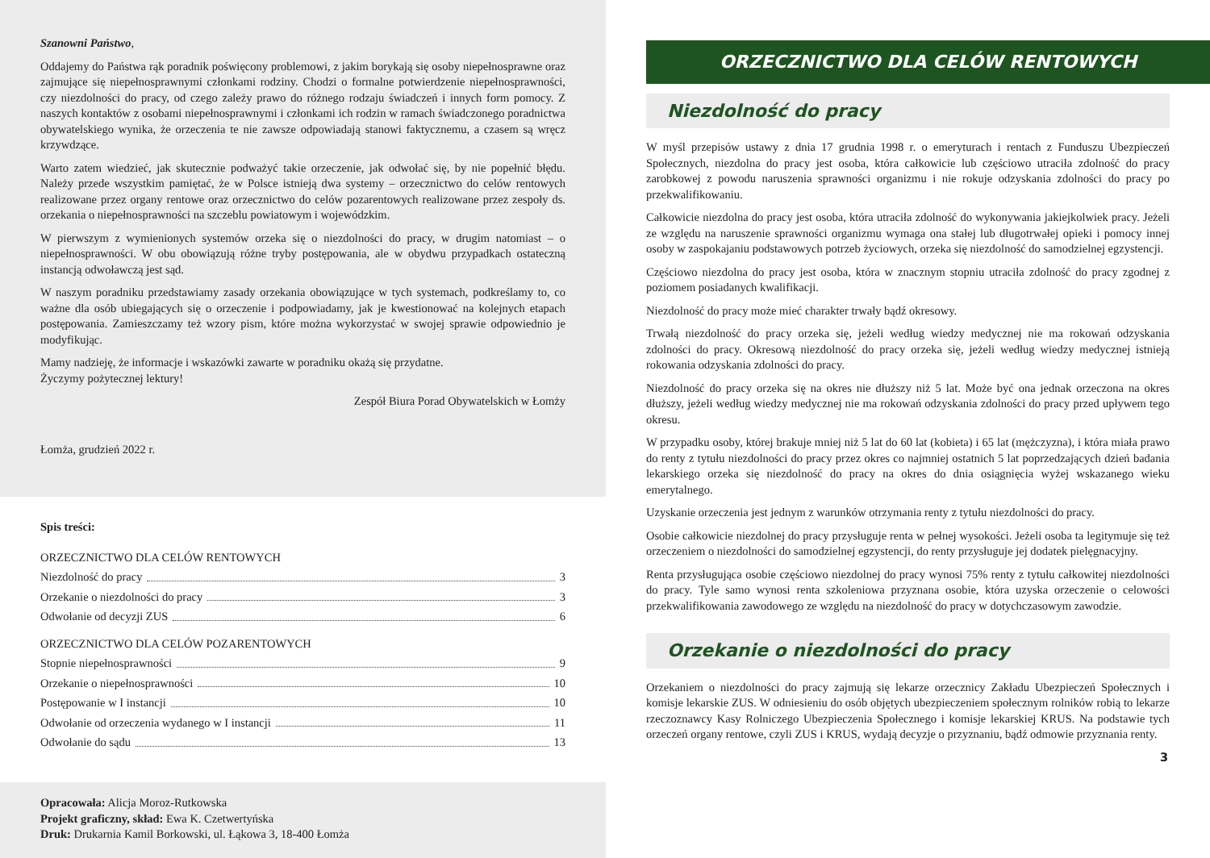Szanowni Państwo,
Oddajemy do Państwa rąk poradnik poświęcony problemowi, z jakim borykają się osoby niepełnosprawne oraz zajmujące się niepełnosprawnymi członkami rodziny. Chodzi o formalne potwierdzenie niepełnosprawności, czy niezdolności do pracy, od czego zależy prawo do różnego rodzaju świadczeń i innych form pomocy. Z naszych kontaktów z osobami niepełnosprawnymi i członkami ich rodzin w ramach świadczonego poradnictwa obywatelskiego wynika, że orzeczenia te nie zawsze odpowiadają stanowi faktycznemu, a czasem są wręcz krzywdzące.
Warto zatem wiedzieć, jak skutecznie podważyć takie orzeczenie, jak odwołać się, by nie popełnić błędu. Należy przede wszystkim pamiętać, że w Polsce istnieją dwa systemy – orzecznictwo do celów rentowych realizowane przez organy rentowe oraz orzecznictwo do celów pozarentowych realizowane przez zespoły ds. orzekania o niepełnosprawności na szczeblu powiatowym i wojewódzkim.
W pierwszym z wymienionych systemów orzeka się o niezdolności do pracy, w drugim natomiast – o niepełnosprawności. W obu obowiązują różne tryby postępowania, ale w obydwu przypadkach ostateczną instancją odwoławczą jest sąd.
W naszym poradniku przedstawiamy zasady orzekania obowiązujące w tych systemach, podkreślamy to, co ważne dla osób ubiegających się o orzeczenie i podpowiadamy, jak je kwestionować na kolejnych etapach postępowania. Zamieszczamy też wzory pism, które można wykorzystać w swojej sprawie odpowiednio je modyfikując.
Mamy nadzieję, że informacje i wskazówki zawarte w poradniku okażą się przydatne.
Życzymy pożytecznej lektury!
Zespół Biura Porad Obywatelskich w Łomży
Łomża, grudzień 2022 r.
Spis treści:
ORZECZNICTWO DLA CELÓW RENTOWYCH
Niezdolność do pracy 3
Orzekanie o niezdolności do pracy 3
Odwołanie od decyzji ZUS 6
ORZECZNICTWO DLA CELÓW POZARENTOWYCH
Stopnie niepełnosprawności 9
Orzekanie o niepełnosprawności 10
Postępowanie w I instancji 10
Odwołanie od orzeczenia wydanego w I instancji 11
Odwołanie do sądu 13
Opracowała: Alicja Moroz-Rutkowska
Projekt graficzny, skład: Ewa K. Czetwertyńska
Druk: Drukarnia Kamil Borkowski, ul. Łąkowa 3, 18-400 Łomża
ORZECZNICTWO DLA CELÓW RENTOWYCH
Niezdolność do pracy
W myśl przepisów ustawy z dnia 17 grudnia 1998 r. o emeryturach i rentach z Funduszu Ubezpieczeń Społecznych, niezdolna do pracy jest osoba, która całkowicie lub częściowo utraciła zdolność do pracy zarobkowej z powodu naruszenia sprawności organizmu i nie rokuje odzyskania zdolności do pracy po przekwalifikowaniu.
Całkowicie niezdolna do pracy jest osoba, która utraciła zdolność do wykonywania jakiejkolwiek pracy. Jeżeli ze względu na naruszenie sprawności organizmu wymaga ona stałej lub długotrwałej opieki i pomocy innej osoby w zaspokajaniu podstawowych potrzeb życiowych, orzeka się niezdolność do samodzielnej egzystencji.
Częściowo niezdolna do pracy jest osoba, która w znacznym stopniu utraciła zdolność do pracy zgodnej z poziomem posiadanych kwalifikacji.
Niezdolność do pracy może mieć charakter trwały bądź okresowy.
Trwałą niezdolność do pracy orzeka się, jeżeli według wiedzy medycznej nie ma rokowań odzyskania zdolności do pracy. Okresową niezdolność do pracy orzeka się, jeżeli według wiedzy medycznej istnieją rokowania odzyskania zdolności do pracy.
Niezdolność do pracy orzeka się na okres nie dłuższy niż 5 lat. Może być ona jednak orzeczona na okres dłuższy, jeżeli według wiedzy medycznej nie ma rokowań odzyskania zdolności do pracy przed upływem tego okresu.
W przypadku osoby, której brakuje mniej niż 5 lat do 60 lat (kobieta) i 65 lat (mężczyzna), i która miała prawo do renty z tytułu niezdolności do pracy przez okres co najmniej ostatnich 5 lat poprzedzających dzień badania lekarskiego orzeka się niezdolność do pracy na okres do dnia osiągnięcia wyżej wskazanego wieku emerytalnego.
Uzyskanie orzeczenia jest jednym z warunków otrzymania renty z tytułu niezdolności do pracy.
Osobie całkowicie niezdolnej do pracy przysługuje renta w pełnej wysokości. Jeżeli osoba ta legitymuje się też orzeczeniem o niezdolności do samodzielnej egzystencji, do renty przysługuje jej dodatek pielęgnacyjny.
Renta przysługująca osobie częściowo niezdolnej do pracy wynosi 75% renty z tytułu całkowitej niezdolności do pracy. Tyle samo wynosi renta szkoleniowa przyznana osobie, która uzyska orzeczenie o celowości przekwalifikowania zawodowego ze względu na niezdolność do pracy w dotychczasowym zawodzie.
Orzekanie o niezdolności do pracy
Orzekaniem o niezdolności do pracy zajmują się lekarze orzecznicy Zakładu Ubezpieczeń Społecznych i komisje lekarskie ZUS. W odniesieniu do osób objętych ubezpieczeniem społecznym rolników robią to lekarze rzeczoznawcy Kasy Rolniczego Ubezpieczenia Społecznego i komisje lekarskiej KRUS. Na podstawie tych orzeczeń organy rentowe, czyli ZUS i KRUS, wydają decyzje o przyznaniu, bądź odmowie przyznania renty.
3